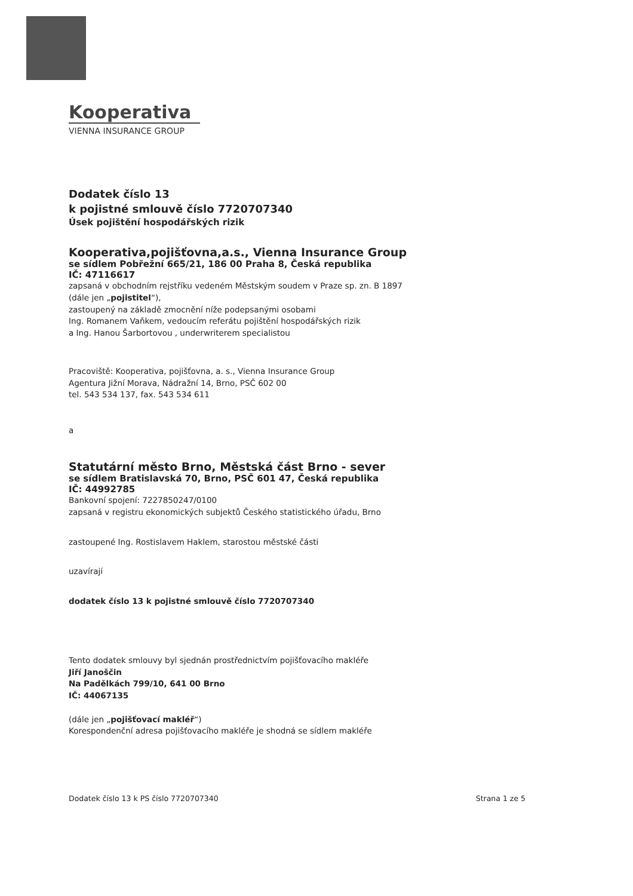Kooperativa
VIENNA INSURANCE GROUP
Dodatek číslo 13
k pojistné smlouvě číslo 7720707340
Úsek pojištění hospodářských rizik
Kooperativa,pojišťovna,a.s., Vienna Insurance Group
se sídlem Pobřežní 665/21, 186 00 Praha 8, Česká republika
IČ: 47116617
zapsaná v obchodním rejstříku vedeném Městským soudem v Praze sp. zn. B 1897
(dále jen „pojistitel“),
zastoupený na základě zmocnění níže podepsanými osobami
Ing. Romanem Vaňkem, vedoucím referátu pojištění hospodářských rizik
a Ing. Hanou Šarbortovou , underwriterem specialistou
Pracoviště: Kooperativa, pojišťovna, a. s., Vienna Insurance Group
Agentura Jižní Morava, Nádražní 14, Brno, PSČ 602 00
tel. 543 534 137, fax. 543 534 611
a
Statutární město Brno, Městská část Brno - sever
se sídlem Bratislavská 70, Brno, PSČ 601 47, Česká republika
IČ: 44992785
Bankovní spojení: 7227850247/0100
zapsaná v registru ekonomických subjektů Českého statistického úřadu, Brno
zastoupené Ing. Rostislavem Haklem, starostou městské části
uzavírají
dodatek číslo 13 k pojistné smlouvě číslo 7720707340
Tento dodatek smlouvy byl sjednán prostřednictvím pojišťovacího makléře
Jiří Janoščin
Na Padělkách 799/10, 641 00 Brno
IČ: 44067135
(dále jen „pojišťovací makléř“)
Korespondenční adresa pojišťovacího makléře je shodná se sídlem makléře
Dodatek číslo 13 k PS číslo 7720707340 Strana 1 ze 5